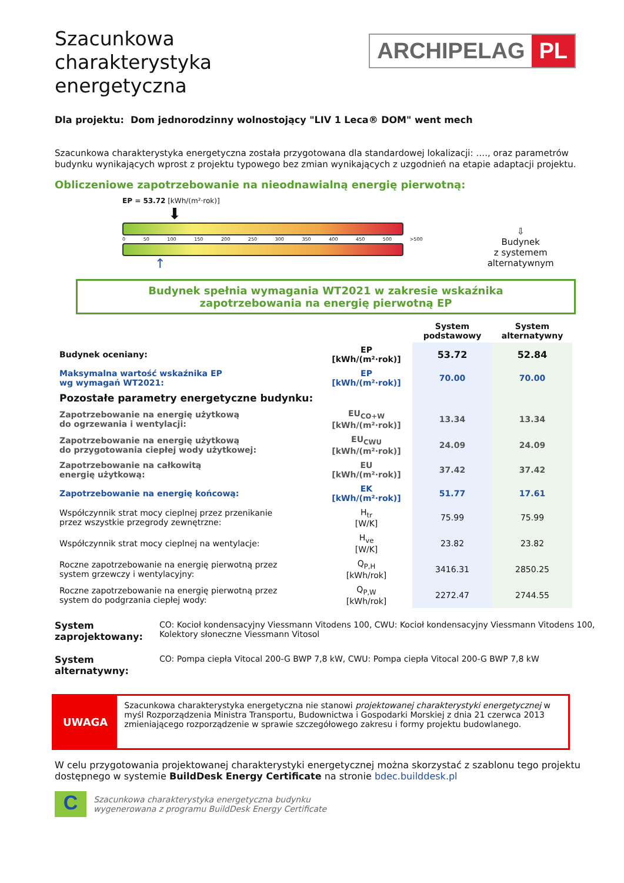Szacunkowa
charakterystyka
energetyczna
ARCHIPELAG PL
Dla projektu: Dom jednorodzinny wolnostojący "LIV 1 Leca® DOM" went mech
Szacunkowa charakterystyka energetyczna została przygotowana dla standardowej lokalizacji: …., oraz parametrów budynku wynikających wprost z projektu typowego bez zmian wynikających z uzgodnień na etapie adaptacji projektu.
Obliczeniowe zapotrzebowanie na nieodnawialną energię pierwotną:
EP = 53.72 [kWh/(m²·rok)]
⬇
0 50 100 150 200 250 300 350 400 450 500 >500
↑
⇩
Budynek
z systemem
alternatywnym
Budynek spełnia wymagania WT2021 w zakresie wskaźnika
zapotrzebowania na energię pierwotną EP
| | | System podstawowy | System alternatywny |
| --- | --- | --- | --- |
| Budynek oceniany: | EP [kWh/(m²·rok)] | 53.72 | 52.84 |
| Maksymalna wartość wskaźnika EP wg wymagań WT2021: | EP [kWh/(m²·rok)] | 70.00 | 70.00 |
| Pozostałe parametry energetyczne budynku: | | | |
| Zapotrzebowanie na energię użytkową do ogrzewania i wentylacji: | EU<sub>CO+W</sub> [kWh/(m²·rok)] | 13.34 | 13.34 |
| Zapotrzebowanie na energię użytkową do przygotowania ciepłej wody użytkowej: | EU<sub>CWU</sub> [kWh/(m²·rok)] | 24.09 | 24.09 |
| Zapotrzebowanie na całkowitą energię użytkową: | EU [kWh/(m²·rok)] | 37.42 | 37.42 |
| Zapotrzebowanie na energię końcową: | EK [kWh/(m²·rok)] | 51.77 | 17.61 |
| Współczynnik strat mocy cieplnej przez przenikanie przez wszystkie przegrody zewnętrzne: | H<sub>tr</sub> [W/K] | 75.99 | 75.99 |
| Współczynnik strat mocy cieplnej na wentylacje: | H<sub>ve</sub> [W/K] | 23.82 | 23.82 |
| Roczne zapotrzebowanie na energię pierwotną przez system grzewczy i wentylacyjny: | Q<sub>P,H</sub> [kWh/rok] | 3416.31 | 2850.25 |
| Roczne zapotrzebowanie na energię pierwotną przez system do podgrzania ciepłej wody: | Q<sub>P,W</sub> [kWh/rok] | 2272.47 | 2744.55 |
System zaprojektowany: CO: Kocioł kondensacyjny Viessmann Vitodens 100, CWU: Kocioł kondensacyjny Viessmann Vitodens 100, Kolektory słoneczne Viessmann Vitosol
System alternatywny: CO: Pompa ciepła Vitocal 200-G BWP 7,8 kW, CWU: Pompa ciepła Vitocal 200-G BWP 7,8 kW
UWAGA
Szacunkowa charakterystyka energetyczna nie stanowi projektowanej charakterystyki energetycznej w myśl Rozporządzenia Ministra Transportu, Budownictwa i Gospodarki Morskiej z dnia 21 czerwca 2013 zmieniającego rozporządzenie w sprawie szczegółowego zakresu i formy projektu budowlanego.
W celu przygotowania projektowanej charakterystyki energetycznej można skorzystać z szablonu tego projektu dostępnego w systemie BuildDesk Energy Certificate na stronie bdec.builddesk.pl
C
Szacunkowa charakterystyka energetyczna budynku
wygenerowana z programu BuildDesk Energy Certificate